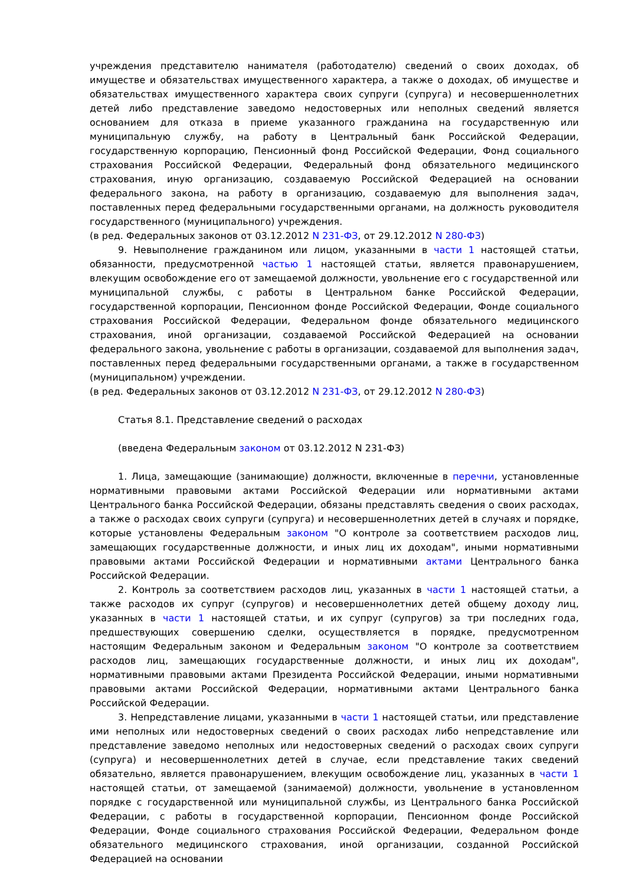учреждения представителю нанимателя (работодателю) сведений о своих доходах, об имуществе и обязательствах имущественного характера, а также о доходах, об имуществе и обязательствах имущественного характера своих супруги (супруга) и несовершеннолетних детей либо представление заведомо недостоверных или неполных сведений является основанием для отказа в приеме указанного гражданина на государственную или муниципальную службу, на работу в Центральный банк Российской Федерации, государственную корпорацию, Пенсионный фонд Российской Федерации, Фонд социального страхования Российской Федерации, Федеральный фонд обязательного медицинского страхования, иную организацию, создаваемую Российской Федерацией на основании федерального закона, на работу в организацию, создаваемую для выполнения задач, поставленных перед федеральными государственными органами, на должность руководителя государственного (муниципального) учреждения.
(в ред. Федеральных законов от 03.12.2012 N 231-ФЗ, от 29.12.2012 N 280-ФЗ)
9. Невыполнение гражданином или лицом, указанными в части 1 настоящей статьи, обязанности, предусмотренной частью 1 настоящей статьи, является правонарушением, влекущим освобождение его от замещаемой должности, увольнение его с государственной или муниципальной службы, с работы в Центральном банке Российской Федерации, государственной корпорации, Пенсионном фонде Российской Федерации, Фонде социального страхования Российской Федерации, Федеральном фонде обязательного медицинского страхования, иной организации, создаваемой Российской Федерацией на основании федерального закона, увольнение с работы в организации, создаваемой для выполнения задач, поставленных перед федеральными государственными органами, а также в государственном (муниципальном) учреждении.
(в ред. Федеральных законов от 03.12.2012 N 231-ФЗ, от 29.12.2012 N 280-ФЗ)
Статья 8.1. Представление сведений о расходах
(введена Федеральным законом от 03.12.2012 N 231-ФЗ)
1. Лица, замещающие (занимающие) должности, включенные в перечни, установленные нормативными правовыми актами Российской Федерации или нормативными актами Центрального банка Российской Федерации, обязаны представлять сведения о своих расходах, а также о расходах своих супруги (супруга) и несовершеннолетних детей в случаях и порядке, которые установлены Федеральным законом "О контроле за соответствием расходов лиц, замещающих государственные должности, и иных лиц их доходам", иными нормативными правовыми актами Российской Федерации и нормативными актами Центрального банка Российской Федерации.
2. Контроль за соответствием расходов лиц, указанных в части 1 настоящей статьи, а также расходов их супруг (супругов) и несовершеннолетних детей общему доходу лиц, указанных в части 1 настоящей статьи, и их супруг (супругов) за три последних года, предшествующих совершению сделки, осуществляется в порядке, предусмотренном настоящим Федеральным законом и Федеральным законом "О контроле за соответствием расходов лиц, замещающих государственные должности, и иных лиц их доходам", нормативными правовыми актами Президента Российской Федерации, иными нормативными правовыми актами Российской Федерации, нормативными актами Центрального банка Российской Федерации.
3. Непредставление лицами, указанными в части 1 настоящей статьи, или представление ими неполных или недостоверных сведений о своих расходах либо непредставление или представление заведомо неполных или недостоверных сведений о расходах своих супруги (супруга) и несовершеннолетних детей в случае, если представление таких сведений обязательно, является правонарушением, влекущим освобождение лиц, указанных в части 1 настоящей статьи, от замещаемой (занимаемой) должности, увольнение в установленном порядке с государственной или муниципальной службы, из Центрального банка Российской Федерации, с работы в государственной корпорации, Пенсионном фонде Российской Федерации, Фонде социального страхования Российской Федерации, Федеральном фонде обязательного медицинского страхования, иной организации, созданной Российской Федерацией на основании